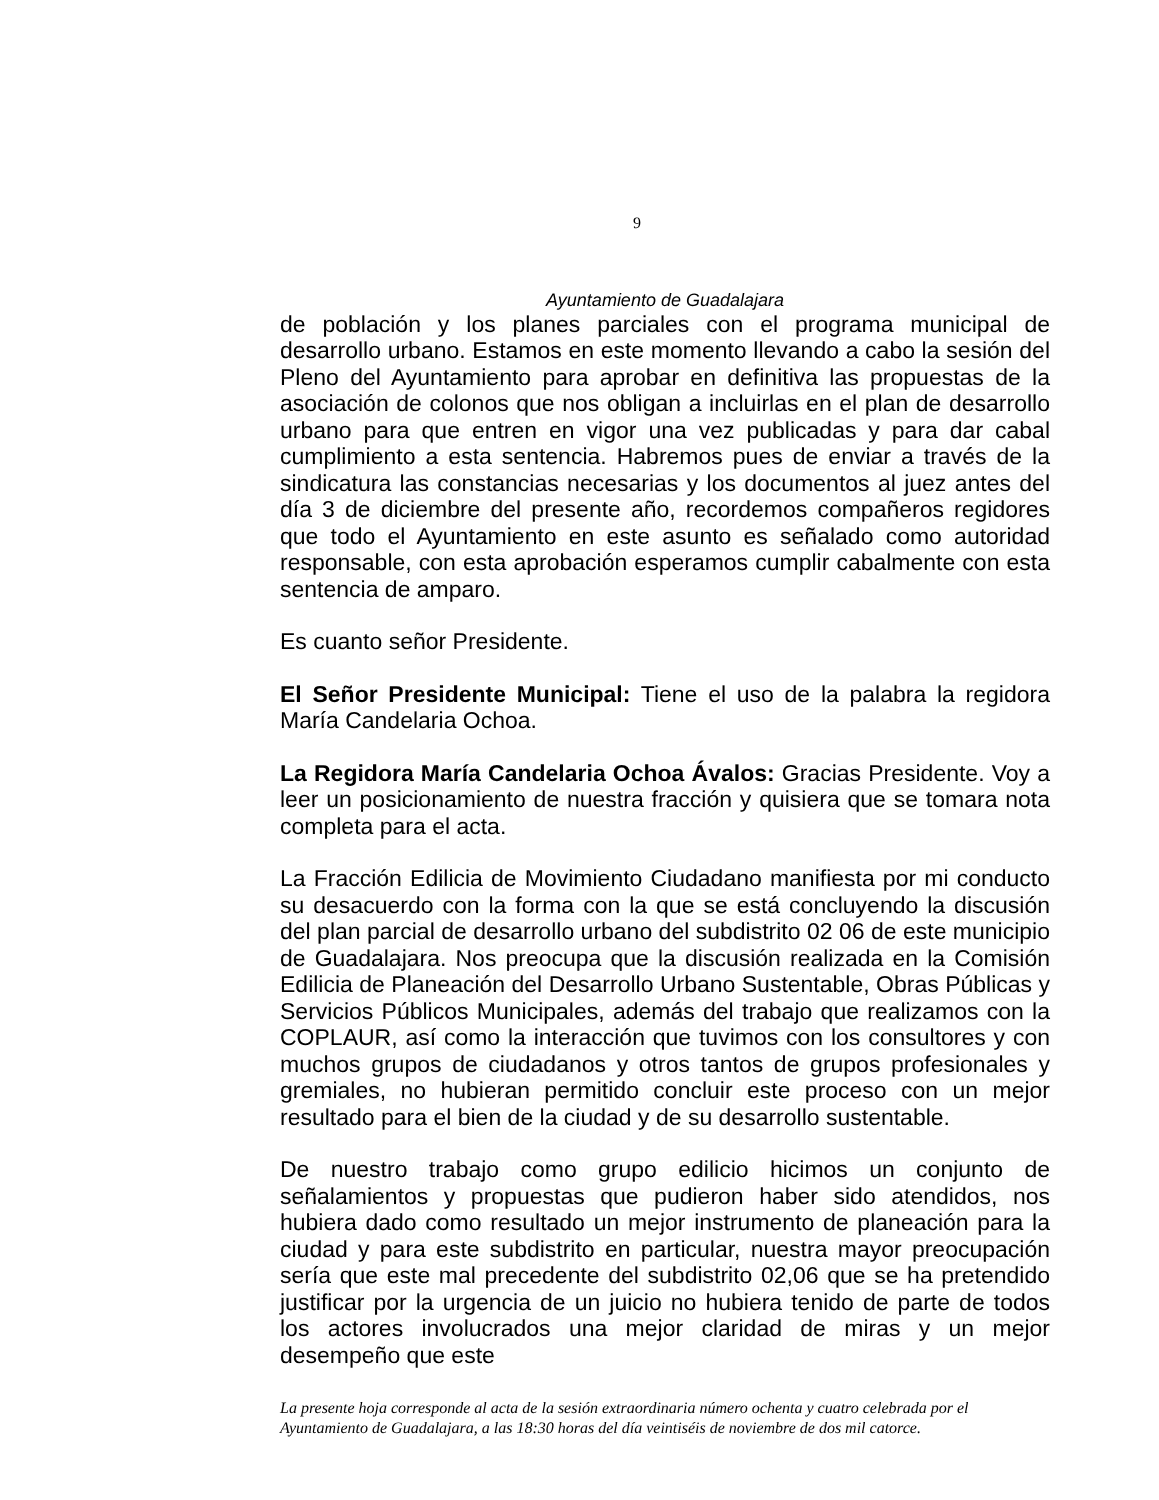9
Ayuntamiento de Guadalajara
de población y los planes parciales con el programa municipal de desarrollo urbano. Estamos en este momento llevando a cabo la sesión del Pleno del Ayuntamiento para aprobar en definitiva las propuestas de la asociación de colonos que nos obligan a incluirlas en el plan de desarrollo urbano para que entren en vigor una vez publicadas y para dar cabal cumplimiento a esta sentencia. Habremos pues de enviar a través de la sindicatura las constancias necesarias y los documentos al juez antes del día 3 de diciembre del presente año, recordemos compañeros regidores que todo el Ayuntamiento en este asunto es señalado como autoridad responsable, con esta aprobación esperamos cumplir cabalmente con esta sentencia de amparo.
Es cuanto señor Presidente.
El Señor Presidente Municipal: Tiene el uso de la palabra la regidora María Candelaria Ochoa.
La Regidora María Candelaria Ochoa Ávalos: Gracias Presidente. Voy a leer un posicionamiento de nuestra fracción y quisiera que se tomara nota completa para el acta.
La Fracción Edilicia de Movimiento Ciudadano manifiesta por mi conducto su desacuerdo con la forma con la que se está concluyendo la discusión del plan parcial de desarrollo urbano del subdistrito 02 06 de este municipio de Guadalajara. Nos preocupa que la discusión realizada en la Comisión Edilicia de Planeación del Desarrollo Urbano Sustentable, Obras Públicas y Servicios Públicos Municipales, además del trabajo que realizamos con la COPLAUR, así como la interacción que tuvimos con los consultores y con muchos grupos de ciudadanos y otros tantos de grupos profesionales y gremiales, no hubieran permitido concluir este proceso con un mejor resultado para el bien de la ciudad y de su desarrollo sustentable.
De nuestro trabajo como grupo edilicio hicimos un conjunto de señalamientos y propuestas que pudieron haber sido atendidos, nos hubiera dado como resultado un mejor instrumento de planeación para la ciudad y para este subdistrito en particular, nuestra mayor preocupación sería que este mal precedente del subdistrito 02,06 que se ha pretendido justificar por la urgencia de un juicio no hubiera tenido de parte de todos los actores involucrados una mejor claridad de miras y un mejor desempeño que este
La presente hoja corresponde al acta de la sesión extraordinaria número ochenta y cuatro celebrada por el Ayuntamiento de Guadalajara, a las 18:30 horas del día veintiséis de noviembre de dos mil catorce.